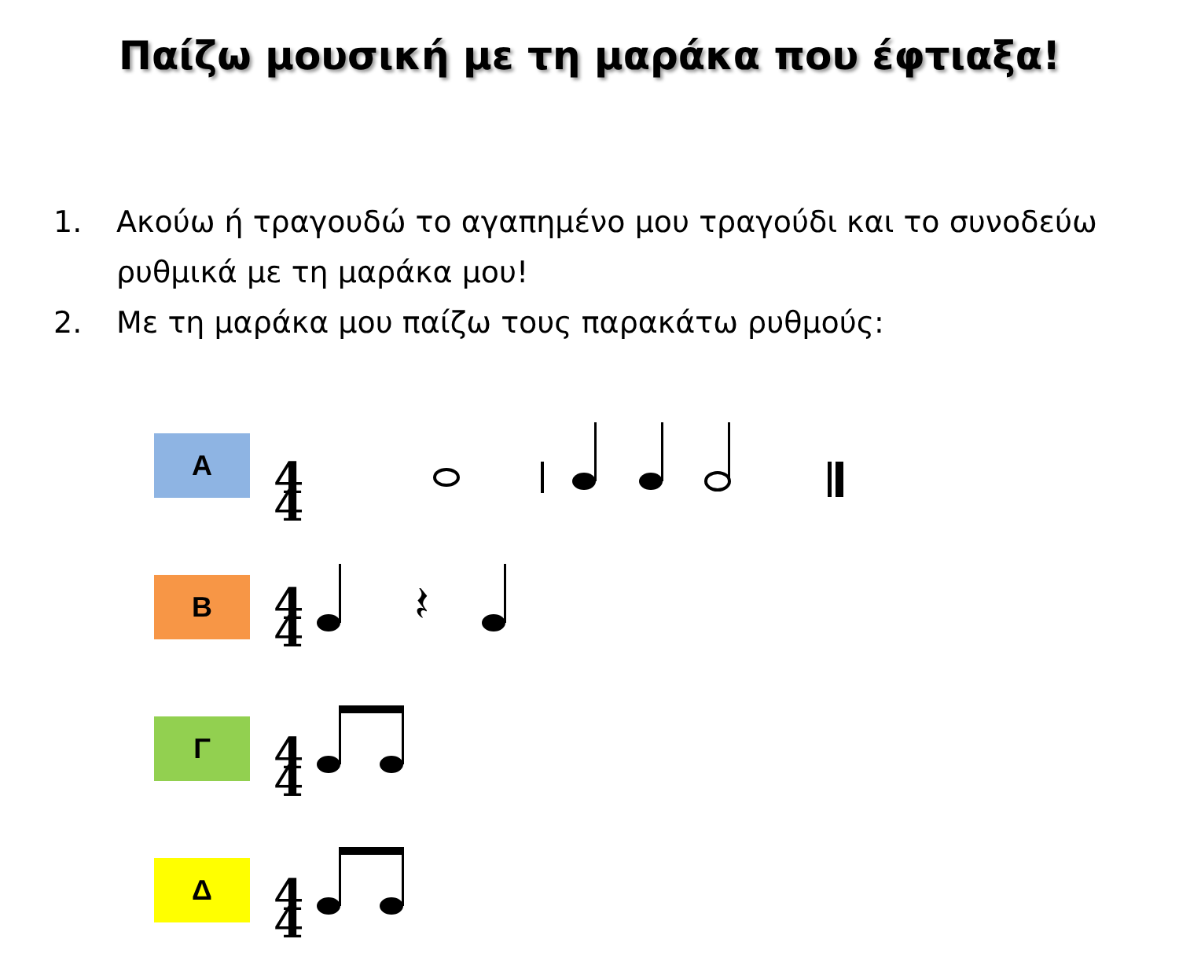Παίζω μουσική με τη μαράκα που έφτιαξα!
1. Ακούω ή τραγουδώ το αγαπημένο μου τραγούδι και το συνοδεύω ρυθμικά με τη μαράκα μου!
2. Με τη μαράκα μου παίζω τους παρακάτω ρυθμούς:
Α
4
4
Β
4
4
𝄽
Γ
4
4
Δ
4
4